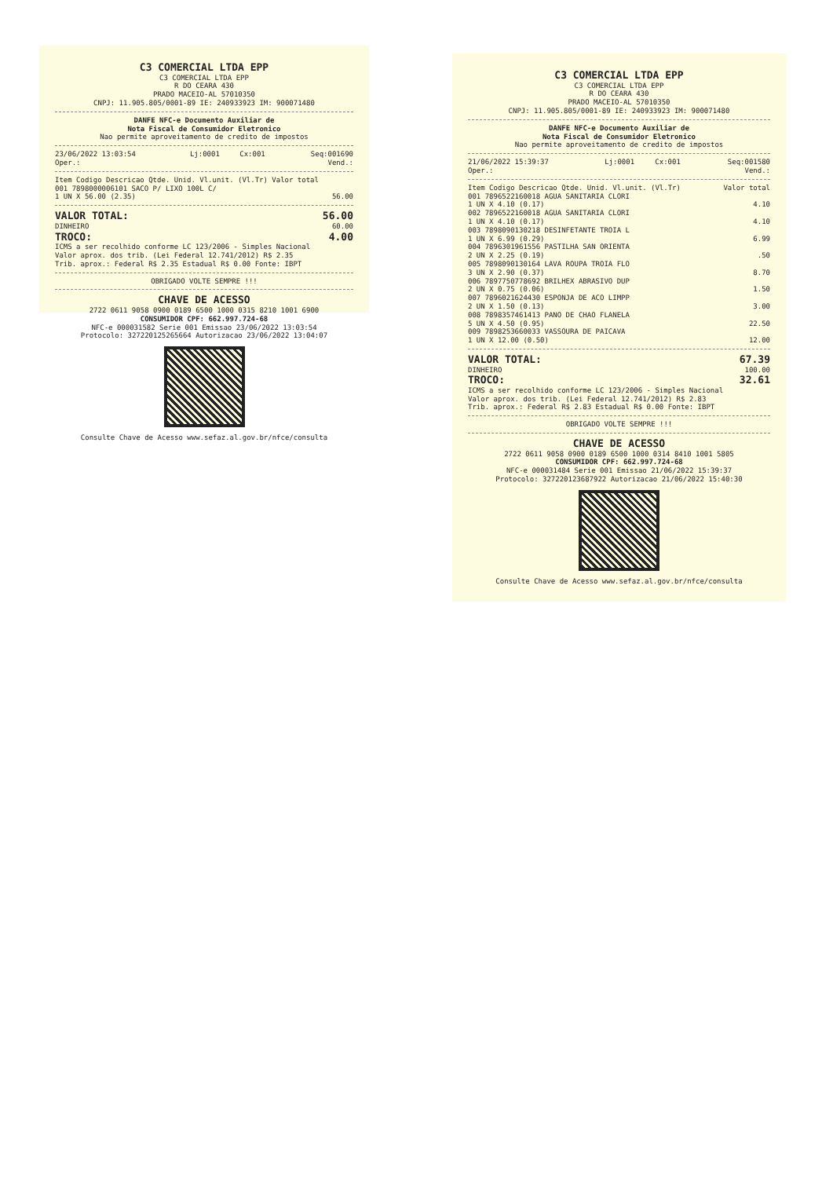C3 COMERCIAL LTDA EPP
C3 COMERCIAL LTDA EPP
R DO CEARA 430
PRADO MACEIO-AL 57010350
CNPJ: 11.905.805/0001-89 IE: 240933923 IM: 900071480
DANFE NFC-e Documento Auxiliar de
Nota Fiscal de Consumidor Eletronico
Nao permite aproveitamento de credito de impostos
| 23/06/2022 13:03:54 | Lj:0001 | Cx:001 | Seq:001690 |
| Oper.: | | | Vend.: |
| Item Codigo Descricao Qtde. Unid. Vl.unit. (Vl.Tr) Valor total |
| 001 7898000006101 SACO P/ LIXO 100L C/ |
| 1 UN X 56.00 (2.35) 56.00 |
| VALOR TOTAL: | 56.00 |
| DINHEIRO | 60.00 |
| TROCO: | 4.00 |
ICMS a ser recolhido conforme LC 123/2006 - Simples Nacional
Valor aprox. dos trib. (Lei Federal 12.741/2012) R$ 2.35
Trib. aprox.: Federal R$ 2.35 Estadual R$ 0.00 Fonte: IBPT
OBRIGADO VOLTE SEMPRE !!!
CHAVE DE ACESSO
2722 0611 9058 0900 0189 6500 1000 0315 8210 1001 6900
CONSUMIDOR CPF: 662.997.724-68
NFC-e 000031582 Serie 001 Emissao 23/06/2022 13:03:54
Protocolo: 327220125265664 Autorizacao 23/06/2022 13:04:07
Consulte Chave de Acesso www.sefaz.al.gov.br/nfce/consulta
C3 COMERCIAL LTDA EPP
C3 COMERCIAL LTDA EPP
R DO CEARA 430
PRADO MACEIO-AL 57010350
CNPJ: 11.905.805/0001-89 IE: 240933923 IM: 900071480
DANFE NFC-e Documento Auxiliar de
Nota Fiscal de Consumidor Eletronico
Nao permite aproveitamento de credito de impostos
| 21/06/2022 15:39:37 | Lj:0001 | Cx:001 | Seq:001580 |
| Oper.: | | | Vend.: |
| Item Codigo Descricao Qtde. Unid. Vl.unit. (Vl.Tr) | Valor total |
| 001 7896522160018 AGUA SANITARIA CLORI | |
| 1 UN X 4.10 (0.17) | 4.10 |
| 002 7896522160018 AGUA SANITARIA CLORI | |
| 1 UN X 4.10 (0.17) | 4.10 |
| 003 7898090130218 DESINFETANTE TROIA L | |
| 1 UN X 6.99 (0.29) | 6.99 |
| 004 7896301961556 PASTILHA SAN ORIENTA | |
| 2 UN X 2.25 (0.19) | .50 |
| 005 7898090130164 LAVA ROUPA TROIA FLO | |
| 3 UN X 2.90 (0.37) | 8.70 |
| 006 7897750778692 BRILHEX ABRASIVO DUP | |
| 2 UN X 0.75 (0.06) | 1.50 |
| 007 7896021624430 ESPONJA DE ACO LIMPP | |
| 2 UN X 1.50 (0.13) | 3.00 |
| 008 7898357461413 PANO DE CHAO FLANELA | |
| 5 UN X 4.50 (0.95) | 22.50 |
| 009 7898253660033 VASSOURA DE PAICAVA | |
| 1 UN X 12.00 (0.50) | 12.00 |
| VALOR TOTAL: | 67.39 |
| DINHEIRO | 100.00 |
| TROCO: | 32.61 |
ICMS a ser recolhido conforme LC 123/2006 - Simples Nacional
Valor aprox. dos trib. (Lei Federal 12.741/2012) R$ 2.83
Trib. aprox.: Federal R$ 2.83 Estadual R$ 0.00 Fonte: IBPT
OBRIGADO VOLTE SEMPRE !!!
CHAVE DE ACESSO
2722 0611 9058 0900 0189 6500 1000 0314 8410 1001 5805
CONSUMIDOR CPF: 662.997.724-68
NFC-e 000031484 Serie 001 Emissao 21/06/2022 15:39:37
Protocolo: 327220123687922 Autorizacao 21/06/2022 15:40:30
Consulte Chave de Acesso www.sefaz.al.gov.br/nfce/consulta